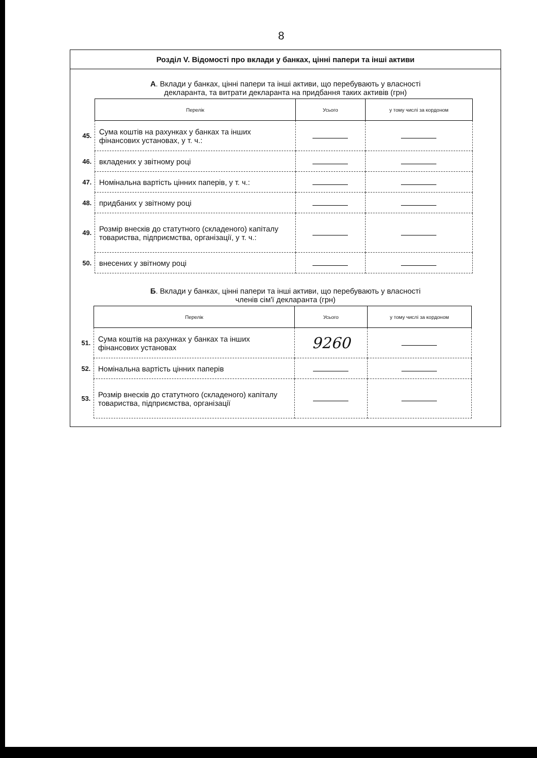8
Розділ V. Відомості про вклади у банках, цінні папери та інші активи
А. Вклади у банках, цінні папери та інші активи, що перебувають у власності
декларанта, та витрати декларанта на придбання таких активів (грн)
| | Перелік | Усього | у тому числі за кордоном |
| 45. | Сума коштів на рахунках у банках та інших фінансових установах, у т. ч.: | | |
| 46. | вкладених у звітному році | | |
| 47. | Номінальна вартість цінних паперів, у т. ч.: | | |
| 48. | придбаних у звітному році | | |
| 49. | Розмір внесків до статутного (складеного) капіталу товариства, підприємства, організації, у т. ч.: | | |
| 50. | внесених у звітному році | | |
Б. Вклади у банках, цінні папери та інші активи, що перебувають у власності
членів сім'ї декларанта (грн)
| | Перелік | Усього | у тому числі за кордоном |
| 51. | Сума коштів на рахунках у банках та інших фінансових установах | 9260 | |
| 52. | Номінальна вартість цінних паперів | | |
| 53. | Розмір внесків до статутного (складеного) капіталу товариства, підприємства, організації | | |